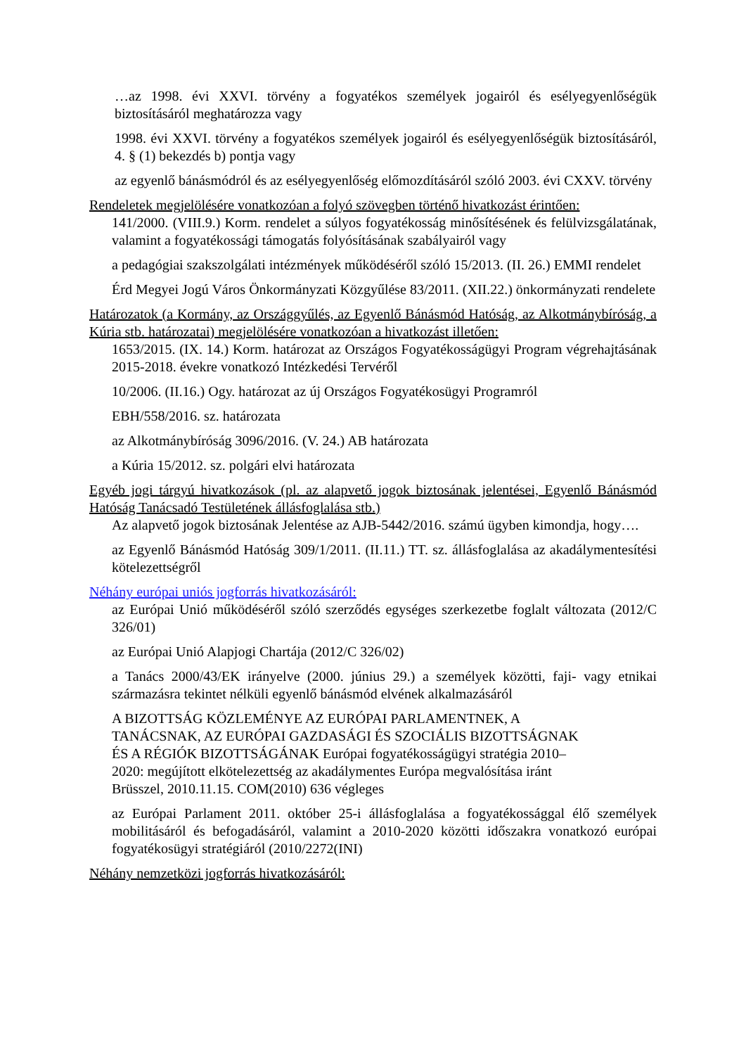…az 1998. évi XXVI. törvény a fogyatékos személyek jogairól és esélyegyenlőségük biztosításáról meghatározza vagy
1998. évi XXVI. törvény a fogyatékos személyek jogairól és esélyegyenlőségük biztosításáról, 4. § (1) bekezdés b) pontja vagy
az egyenlő bánásmódról és az esélyegyenlőség előmozdításáról szóló 2003. évi CXXV. törvény
Rendeletek megjelölésére vonatkozóan a folyó szövegben történő hivatkozást érintően:
141/2000. (VIII.9.) Korm. rendelet a súlyos fogyatékosság minősítésének és felülvizsgálatának, valamint a fogyatékossági támogatás folyósításának szabályairól vagy
a pedagógiai szakszolgálati intézmények működéséről szóló 15/2013. (II. 26.) EMMI rendelet
Érd Megyei Jogú Város Önkormányzati Közgyűlése 83/2011. (XII.22.) önkormányzati rendelete
Határozatok (a Kormány, az Országgyűlés, az Egyenlő Bánásmód Hatóság, az Alkotmánybíróság, a Kúria stb. határozatai) megjelölésére vonatkozóan a hivatkozást illetően:
1653/2015. (IX. 14.) Korm. határozat az Országos Fogyatékosságügyi Program végrehajtásának 2015-2018. évekre vonatkozó Intézkedési Tervéről
10/2006. (II.16.) Ogy. határozat az új Országos Fogyatékosügyi Programról
EBH/558/2016. sz. határozata
az Alkotmánybíróság 3096/2016. (V. 24.) AB határozata
a Kúria 15/2012. sz. polgári elvi határozata
Egyéb jogi tárgyú hivatkozások (pl. az alapvető jogok biztosának jelentései, Egyenlő Bánásmód Hatóság Tanácsadó Testületének állásfoglalása stb.)
Az alapvető jogok biztosának Jelentése az AJB-5442/2016. számú ügyben kimondja, hogy….
az Egyenlő Bánásmód Hatóság 309/1/2011. (II.11.) TT. sz. állásfoglalása az akadálymentesítési kötelezettségről
Néhány európai uniós jogforrás hivatkozásáról:
az Európai Unió működéséről szóló szerződés egységes szerkezetbe foglalt változata (2012/C 326/01)
az Európai Unió Alapjogi Chartája (2012/C 326/02)
a Tanács 2000/43/EK irányelve (2000. június 29.) a személyek közötti, faji- vagy etnikai származásra tekintet nélküli egyenlő bánásmód elvének alkalmazásáról
A BIZOTTSÁG KÖZLEMÉNYE AZ EURÓPAI PARLAMENTNEK, A
TANÁCSNAK, AZ EURÓPAI GAZDASÁGI ÉS SZOCIÁLIS BIZOTTSÁGNAK
ÉS A RÉGIÓK BIZOTTSÁGÁNAK Európai fogyatékosságügyi stratégia 2010–
2020: megújított elkötelezettség az akadálymentes Európa megvalósítása iránt
Brüsszel, 2010.11.15. COM(2010) 636 végleges
az Európai Parlament 2011. október 25-i állásfoglalása a fogyatékossággal élő személyek mobilitásáról és befogadásáról, valamint a 2010-2020 közötti időszakra vonatkozó európai fogyatékosügyi stratégiáról (2010/2272(INI)
Néhány nemzetközi jogforrás hivatkozásáról: